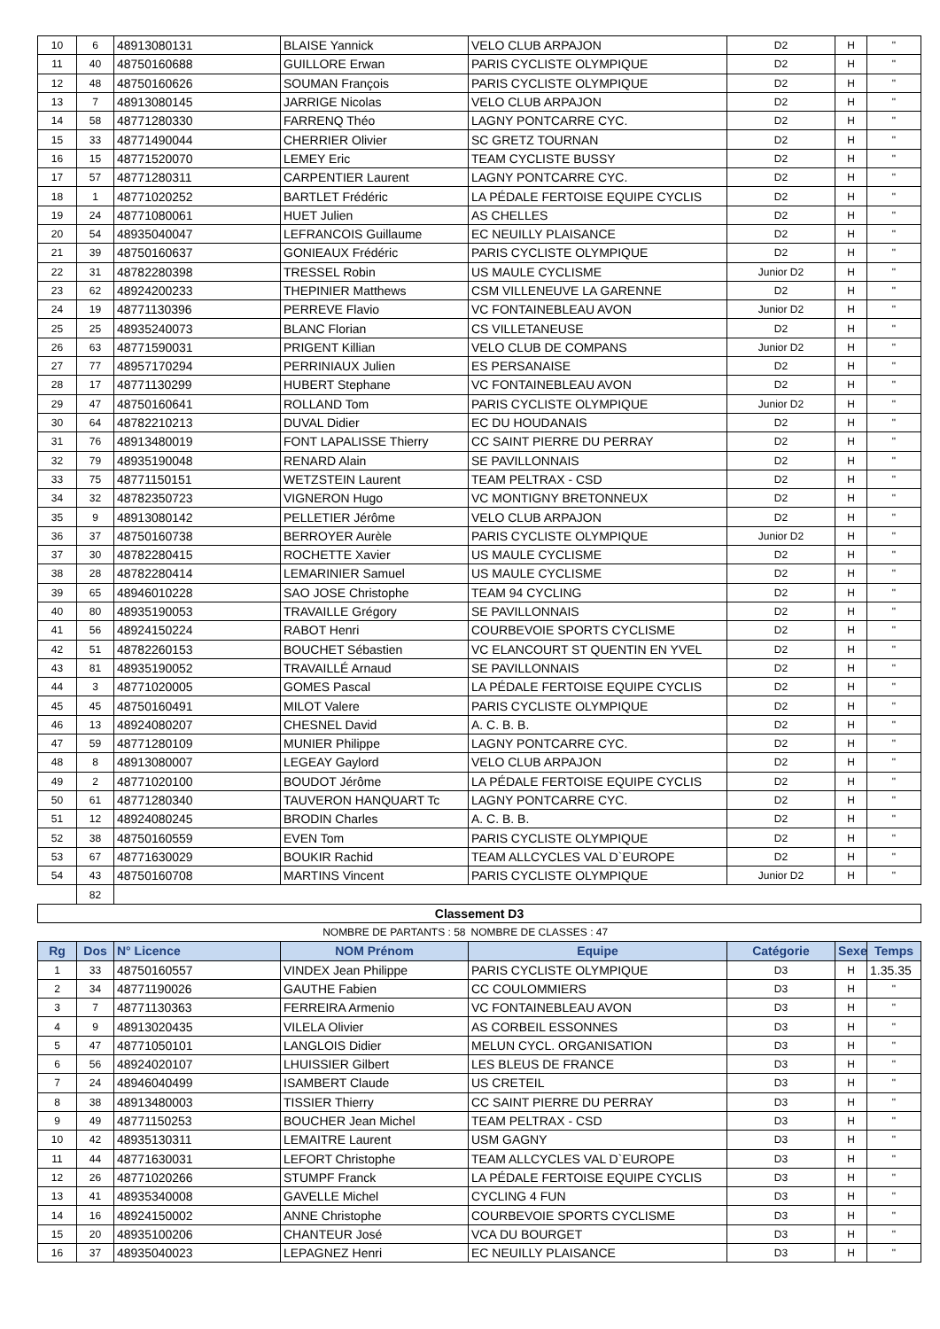| 10 | 6 | 48913080131 | BLAISE Yannick | VELO CLUB ARPAJON | D2 | H | " |
| 11 | 40 | 48750160688 | GUILLORE Erwan | PARIS CYCLISTE OLYMPIQUE | D2 | H | " |
| 12 | 48 | 48750160626 | SOUMAN François | PARIS CYCLISTE OLYMPIQUE | D2 | H | " |
| 13 | 7 | 48913080145 | JARRIGE Nicolas | VELO CLUB ARPAJON | D2 | H | " |
| 14 | 58 | 48771280330 | FARRENQ Théo | LAGNY PONTCARRE CYC. | D2 | H | " |
| 15 | 33 | 48771490044 | CHERRIER Olivier | SC GRETZ TOURNAN | D2 | H | " |
| 16 | 15 | 48771520070 | LEMEY Eric | TEAM CYCLISTE BUSSY | D2 | H | " |
| 17 | 57 | 48771280311 | CARPENTIER Laurent | LAGNY PONTCARRE CYC. | D2 | H | " |
| 18 | 1 | 48771020252 | BARTLET Frédéric | LA PÉDALE FERTOISE EQUIPE CYCLIS | D2 | H | " |
| 19 | 24 | 48771080061 | HUET Julien | AS CHELLES | D2 | H | " |
| 20 | 54 | 48935040047 | LEFRANCOIS Guillaume | EC NEUILLY PLAISANCE | D2 | H | " |
| 21 | 39 | 48750160637 | GONIEAUX Frédéric | PARIS CYCLISTE OLYMPIQUE | D2 | H | " |
| 22 | 31 | 48782280398 | TRESSEL Robin | US MAULE CYCLISME | Junior D2 | H | " |
| 23 | 62 | 48924200233 | THEPINIER Matthews | CSM VILLENEUVE LA GARENNE | D2 | H | " |
| 24 | 19 | 48771130396 | PERREVE Flavio | VC FONTAINEBLEAU AVON | Junior D2 | H | " |
| 25 | 25 | 48935240073 | BLANC Florian | CS VILLETANEUSE | D2 | H | " |
| 26 | 63 | 48771590031 | PRIGENT Killian | VELO CLUB DE COMPANS | Junior D2 | H | " |
| 27 | 77 | 48957170294 | PERRINIAUX Julien | ES PERSANAISE | D2 | H | " |
| 28 | 17 | 48771130299 | HUBERT Stephane | VC FONTAINEBLEAU AVON | D2 | H | " |
| 29 | 47 | 48750160641 | ROLLAND Tom | PARIS CYCLISTE OLYMPIQUE | Junior D2 | H | " |
| 30 | 64 | 48782210213 | DUVAL Didier | EC DU HOUDANAIS | D2 | H | " |
| 31 | 76 | 48913480019 | FONT LAPALISSE Thierry | CC SAINT PIERRE DU PERRAY | D2 | H | " |
| 32 | 79 | 48935190048 | RENARD Alain | SE PAVILLONNAIS | D2 | H | " |
| 33 | 75 | 48771150151 | WETZSTEIN Laurent | TEAM PELTRAX - CSD | D2 | H | " |
| 34 | 32 | 48782350723 | VIGNERON Hugo | VC MONTIGNY BRETONNEUX | D2 | H | " |
| 35 | 9 | 48913080142 | PELLETIER Jérôme | VELO CLUB ARPAJON | D2 | H | " |
| 36 | 37 | 48750160738 | BERROYER Aurèle | PARIS CYCLISTE OLYMPIQUE | Junior D2 | H | " |
| 37 | 30 | 48782280415 | ROCHETTE Xavier | US MAULE CYCLISME | D2 | H | " |
| 38 | 28 | 48782280414 | LEMARINIER Samuel | US MAULE CYCLISME | D2 | H | " |
| 39 | 65 | 48946010228 | SAO JOSE Christophe | TEAM 94 CYCLING | D2 | H | " |
| 40 | 80 | 48935190053 | TRAVAILLE Grégory | SE PAVILLONNAIS | D2 | H | " |
| 41 | 56 | 48924150224 | RABOT Henri | COURBEVOIE SPORTS CYCLISME | D2 | H | " |
| 42 | 51 | 48782260153 | BOUCHET Sébastien | VC ELANCOURT ST QUENTIN EN YVEL | D2 | H | " |
| 43 | 81 | 48935190052 | TRAVAILLÉ Arnaud | SE PAVILLONNAIS | D2 | H | " |
| 44 | 3 | 48771020005 | GOMES Pascal | LA PÉDALE FERTOISE EQUIPE CYCLIS | D2 | H | " |
| 45 | 45 | 48750160491 | MILOT Valere | PARIS CYCLISTE OLYMPIQUE | D2 | H | " |
| 46 | 13 | 48924080207 | CHESNEL David | A. C. B. B. | D2 | H | " |
| 47 | 59 | 48771280109 | MUNIER Philippe | LAGNY PONTCARRE CYC. | D2 | H | " |
| 48 | 8 | 48913080007 | LEGEAY Gaylord | VELO CLUB ARPAJON | D2 | H | " |
| 49 | 2 | 48771020100 | BOUDOT Jérôme | LA PÉDALE FERTOISE EQUIPE CYCLIS | D2 | H | " |
| 50 | 61 | 48771280340 | TAUVERON HANQUART Tc | LAGNY PONTCARRE CYC. | D2 | H | " |
| 51 | 12 | 48924080245 | BRODIN Charles | A. C. B. B. | D2 | H | " |
| 52 | 38 | 48750160559 | EVEN Tom | PARIS CYCLISTE OLYMPIQUE | D2 | H | " |
| 53 | 67 | 48771630029 | BOUKIR Rachid | TEAM ALLCYCLES VAL D`EUROPE | D2 | H | " |
| 54 | 43 | 48750160708 | MARTINS Vincent | PARIS CYCLISTE OLYMPIQUE | Junior D2 | H | " |
| | 82 | | | | | | |
| Classement D3 | | | | | | | |
| | | | NOMBRE DE PARTANTS : 58 | NOMBRE DE CLASSES : 47 | | | |
| Rg | Dos | N° Licence | NOM Prénom | Equipe | Catégorie | Sexe | Temps |
| 1 | 33 | 48750160557 | VINDEX Jean Philippe | PARIS CYCLISTE OLYMPIQUE | D3 | H | 1.35.35 |
| 2 | 34 | 48771190026 | GAUTHE Fabien | CC COULOMMIERS | D3 | H | " |
| 3 | 7 | 48771130363 | FERREIRA Armenio | VC FONTAINEBLEAU AVON | D3 | H | " |
| 4 | 9 | 48913020435 | VILELA Olivier | AS CORBEIL ESSONNES | D3 | H | " |
| 5 | 47 | 48771050101 | LANGLOIS Didier | MELUN CYCL. ORGANISATION | D3 | H | " |
| 6 | 56 | 48924020107 | LHUISSIER Gilbert | LES BLEUS DE FRANCE | D3 | H | " |
| 7 | 24 | 48946040499 | ISAMBERT Claude | US CRETEIL | D3 | H | " |
| 8 | 38 | 48913480003 | TISSIER Thierry | CC SAINT PIERRE DU PERRAY | D3 | H | " |
| 9 | 49 | 48771150253 | BOUCHER Jean Michel | TEAM PELTRAX - CSD | D3 | H | " |
| 10 | 42 | 48935130311 | LEMAITRE Laurent | USM GAGNY | D3 | H | " |
| 11 | 44 | 48771630031 | LEFORT Christophe | TEAM ALLCYCLES VAL D`EUROPE | D3 | H | " |
| 12 | 26 | 48771020266 | STUMPF Franck | LA PÉDALE FERTOISE EQUIPE CYCLIS | D3 | H | " |
| 13 | 41 | 48935340008 | GAVELLE Michel | CYCLING 4 FUN | D3 | H | " |
| 14 | 16 | 48924150002 | ANNE Christophe | COURBEVOIE SPORTS CYCLISME | D3 | H | " |
| 15 | 20 | 48935100206 | CHANTEUR José | VCA DU BOURGET | D3 | H | " |
| 16 | 37 | 48935040023 | LEPAGNEZ Henri | EC NEUILLY PLAISANCE | D3 | H | " |